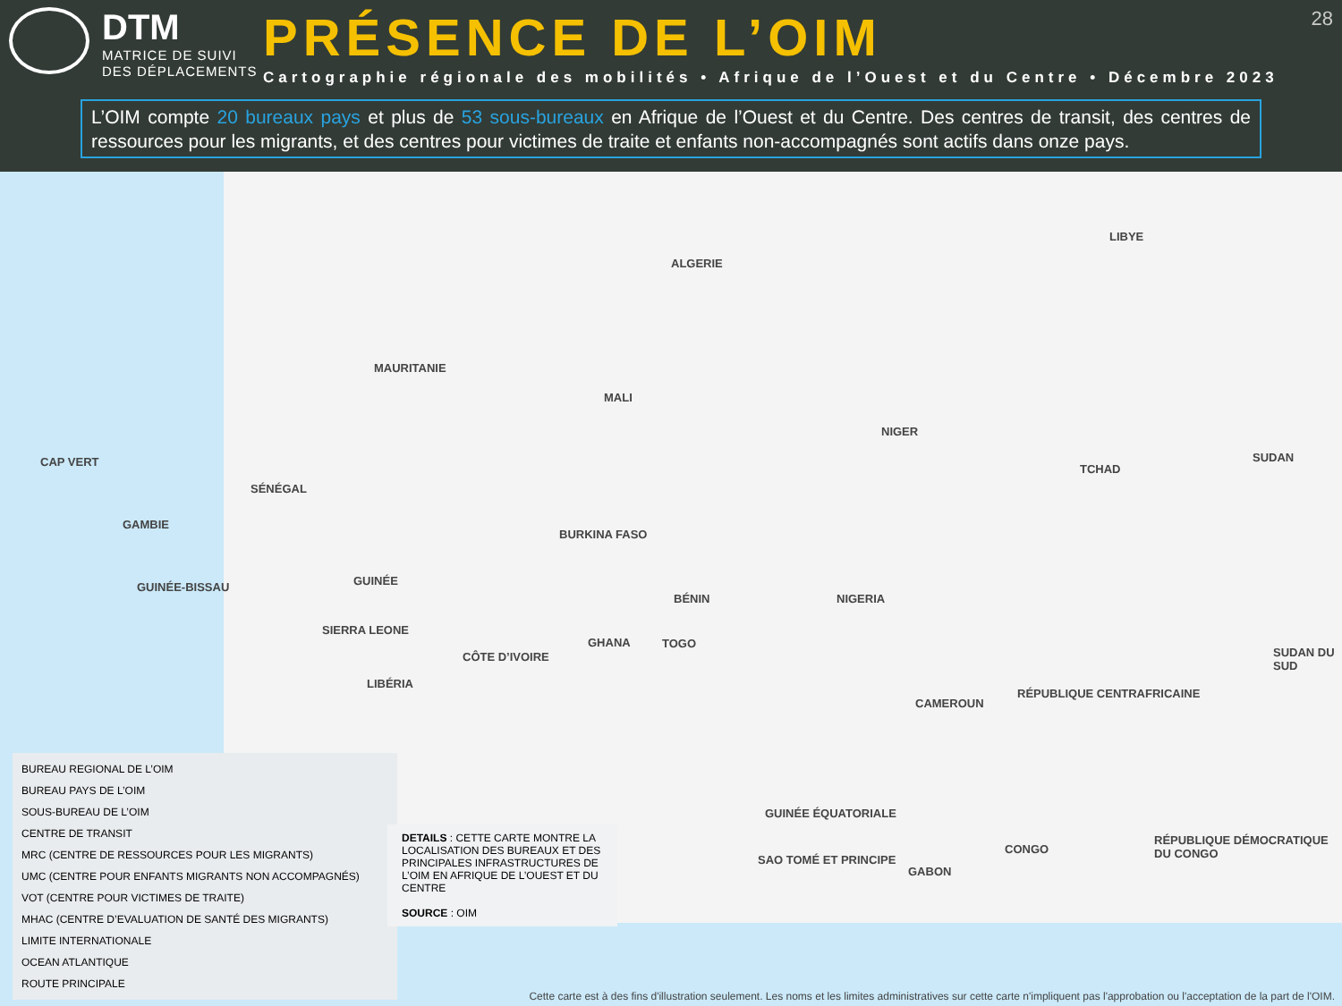DTM
MATRICE DE SUIVI DES DÉPLACEMENTS
PRÉSENCE DE L’OIM
Cartographie régionale des mobilités • Afrique de l’Ouest et du Centre • Décembre 2023
28
L’OIM compte 20 bureaux pays et plus de 53 sous-bureaux en Afrique de l’Ouest et du Centre. Des centres de transit, des centres de ressources pour les migrants, et des centres pour victimes de traite et enfants non-accompagnés sont actifs dans onze pays.
ALGERIE
LIBYE
MAURITANIE
MALI
NIGER
TCHAD
CAP VERT
SÉNÉGAL
GAMBIE
GUINÉE-BISSAU GUINÉE
BURKINA FASO
SIERRA LEONE
LIBÉRIA
CÔTE D’IVOIRE
GHANA TOGO
BÉNIN NIGERIA
CAMEROUN
RÉPUBLIQUE CENTRAFRICAINE
SUDAN
SUDAN DU SUD
GUINÉE ÉQUATORIALE
SAO TOMÉ ET PRINCIPE
GABON
CONGO
RÉPUBLIQUE DÉMOCRATIQUE DU CONGO
BUREAU REGIONAL DE L’OIM
BUREAU PAYS DE L’OIM
SOUS-BUREAU DE L’OIM
CENTRE DE TRANSIT
MRC (CENTRE DE RESSOURCES POUR LES MIGRANTS)
UMC (CENTRE POUR ENFANTS MIGRANTS NON ACCOMPAGNÉS)
VOT (CENTRE POUR VICTIMES DE TRAITE)
MHAC (CENTRE D’EVALUATION DE SANTÉ DES MIGRANTS)
LIMITE INTERNATIONALE
OCEAN ATLANTIQUE
ROUTE PRINCIPALE
DETAILS : CETTE CARTE MONTRE LA LOCALISATION DES BUREAUX ET DES PRINCIPALES INFRASTRUCTURES DE L’OIM EN AFRIQUE DE L’OUEST ET DU CENTRE
SOURCE : OIM
Cette carte est à des fins d'illustration seulement. Les noms et les limites administratives sur cette carte n'impliquent pas l'approbation ou l'acceptation de la part de l'OIM.